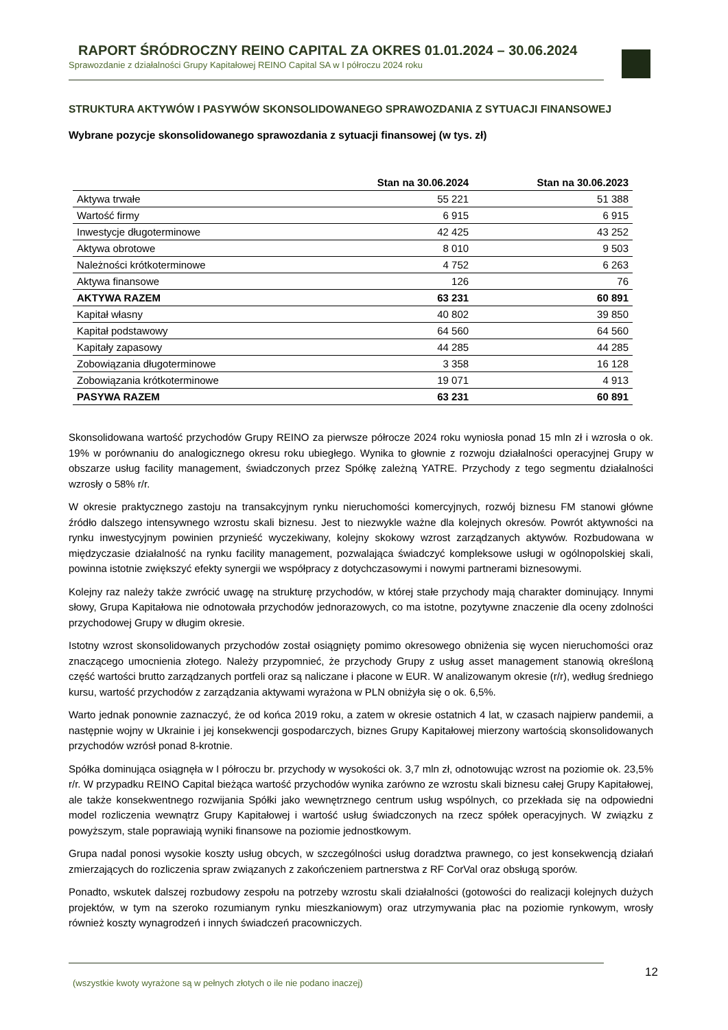RAPORT ŚRÓDROCZNY REINO CAPITAL ZA OKRES 01.01.2024 – 30.06.2024
Sprawozdanie z działalności Grupy Kapitałowej REINO Capital SA w I półroczu 2024 roku
STRUKTURA AKTYWÓW I PASYWÓW SKONSOLIDOWANEGO SPRAWOZDANIA Z SYTUACJI FINANSOWEJ
Wybrane pozycje skonsolidowanego sprawozdania z sytuacji finansowej (w tys. zł)
| | Stan na 30.06.2024 | Stan na 30.06.2023 |
| --- | --- | --- |
| Aktywa trwałe | 55 221 | 51 388 |
| Wartość firmy | 6 915 | 6 915 |
| Inwestycje długoterminowe | 42 425 | 43 252 |
| Aktywa obrotowe | 8 010 | 9 503 |
| Należności krótkoterminowe | 4 752 | 6 263 |
| Aktywa finansowe | 126 | 76 |
| AKTYWA RAZEM | 63 231 | 60 891 |
| Kapitał własny | 40 802 | 39 850 |
| Kapitał podstawowy | 64 560 | 64 560 |
| Kapitały zapasowy | 44 285 | 44 285 |
| Zobowiązania długoterminowe | 3 358 | 16 128 |
| Zobowiązania krótkoterminowe | 19 071 | 4 913 |
| PASYWA RAZEM | 63 231 | 60 891 |
Skonsolidowana wartość przychodów Grupy REINO za pierwsze półrocze 2024 roku wyniosła ponad 15 mln zł i wzrosła o ok. 19% w porównaniu do analogicznego okresu roku ubiegłego. Wynika to głownie z rozwoju działalności operacyjnej Grupy w obszarze usług facility management, świadczonych przez Spółkę zależną YATRE. Przychody z tego segmentu działalności wzrosły o 58% r/r.
W okresie praktycznego zastoju na transakcyjnym rynku nieruchomości komercyjnych, rozwój biznesu FM stanowi główne źródło dalszego intensywnego wzrostu skali biznesu. Jest to niezwykle ważne dla kolejnych okresów. Powrót aktywności na rynku inwestycyjnym powinien przynieść wyczekiwany, kolejny skokowy wzrost zarządzanych aktywów. Rozbudowana w międzyczasie działalność na rynku facility management, pozwalająca świadczyć kompleksowe usługi w ogólnopolskiej skali, powinna istotnie zwiększyć efekty synergii we współpracy z dotychczasowymi i nowymi partnerami biznesowymi.
Kolejny raz należy także zwrócić uwagę na strukturę przychodów, w której stałe przychody mają charakter dominujący. Innymi słowy, Grupa Kapitałowa nie odnotowała przychodów jednorazowych, co ma istotne, pozytywne znaczenie dla oceny zdolności przychodowej Grupy w długim okresie.
Istotny wzrost skonsolidowanych przychodów został osiągnięty pomimo okresowego obniżenia się wycen nieruchomości oraz znaczącego umocnienia złotego. Należy przypomnieć, że przychody Grupy z usług asset management stanowią określoną część wartości brutto zarządzanych portfeli oraz są naliczane i płacone w EUR. W analizowanym okresie (r/r), według średniego kursu, wartość przychodów z zarządzania aktywami wyrażona w PLN obniżyła się o ok. 6,5%.
Warto jednak ponownie zaznaczyć, że od końca 2019 roku, a zatem w okresie ostatnich 4 lat, w czasach najpierw pandemii, a następnie wojny w Ukrainie i jej konsekwencji gospodarczych, biznes Grupy Kapitałowej mierzony wartością skonsolidowanych przychodów wzrósł ponad 8-krotnie.
Spółka dominująca osiągnęła w I półroczu br. przychody w wysokości ok. 3,7 mln zł, odnotowując wzrost na poziomie ok. 23,5% r/r. W przypadku REINO Capital bieżąca wartość przychodów wynika zarówno ze wzrostu skali biznesu całej Grupy Kapitałowej, ale także konsekwentnego rozwijania Spółki jako wewnętrznego centrum usług wspólnych, co przekłada się na odpowiedni model rozliczenia wewnątrz Grupy Kapitałowej i wartość usług świadczonych na rzecz spółek operacyjnych. W związku z powyższym, stale poprawiają wyniki finansowe na poziomie jednostkowym.
Grupa nadal ponosi wysokie koszty usług obcych, w szczególności usług doradztwa prawnego, co jest konsekwencją działań zmierzających do rozliczenia spraw związanych z zakończeniem partnerstwa z RF CorVal oraz obsługą sporów.
Ponadto, wskutek dalszej rozbudowy zespołu na potrzeby wzrostu skali działalności (gotowości do realizacji kolejnych dużych projektów, w tym na szeroko rozumianym rynku mieszkaniowym) oraz utrzymywania płac na poziomie rynkowym, wrosły również koszty wynagrodzeń i innych świadczeń pracowniczych.
12
(wszystkie kwoty wyrażone są w pełnych złotych o ile nie podano inaczej)